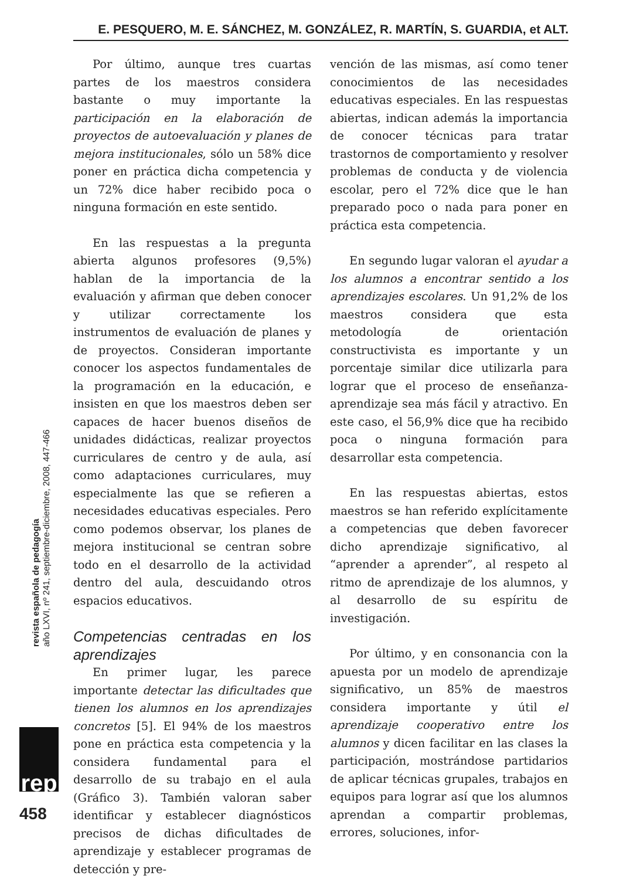E. PESQUERO, M. E. SÁNCHEZ, M. GONZÁLEZ, R. MARTÍN, S. GUARDIA, et ALT.
Por último, aunque tres cuartas partes de los maestros considera bastante o muy importante la participación en la elaboración de proyectos de autoevaluación y planes de mejora institucionales, sólo un 58% dice poner en práctica dicha competencia y un 72% dice haber recibido poca o ninguna formación en este sentido.
En las respuestas a la pregunta abierta algunos profesores (9,5%) hablan de la importancia de la evaluación y afirman que deben conocer y utilizar correctamente los instrumentos de evaluación de planes y de proyectos. Consideran importante conocer los aspectos fundamentales de la programación en la educación, e insisten en que los maestros deben ser capaces de hacer buenos diseños de unidades didácticas, realizar proyectos curriculares de centro y de aula, así como adaptaciones curriculares, muy especialmente las que se refieren a necesidades educativas especiales. Pero como podemos observar, los planes de mejora institucional se centran sobre todo en el desarrollo de la actividad dentro del aula, descuidando otros espacios educativos.
Competencias centradas en los aprendizajes
En primer lugar, les parece importante detectar las dificultades que tienen los alumnos en los aprendizajes concretos [5]. El 94% de los maestros pone en práctica esta competencia y la considera fundamental para el desarrollo de su trabajo en el aula (Gráfico 3). También valoran saber identificar y establecer diagnósticos precisos de dichas dificultades de aprendizaje y establecer programas de detección y pre-
vención de las mismas, así como tener conocimientos de las necesidades educativas especiales. En las respuestas abiertas, indican además la importancia de conocer técnicas para tratar trastornos de comportamiento y resolver problemas de conducta y de violencia escolar, pero el 72% dice que le han preparado poco o nada para poner en práctica esta competencia.
En segundo lugar valoran el ayudar a los alumnos a encontrar sentido a los aprendizajes escolares. Un 91,2% de los maestros considera que esta metodología de orientación constructivista es importante y un porcentaje similar dice utilizarla para lograr que el proceso de enseñanza-aprendizaje sea más fácil y atractivo. En este caso, el 56,9% dice que ha recibido poca o ninguna formación para desarrollar esta competencia.
En las respuestas abiertas, estos maestros se han referido explícitamente a competencias que deben favorecer dicho aprendizaje significativo, al “aprender a aprender”, al respeto al ritmo de aprendizaje de los alumnos, y al desarrollo de su espíritu de investigación.
Por último, y en consonancia con la apuesta por un modelo de aprendizaje significativo, un 85% de maestros considera importante y útil el aprendizaje cooperativo entre los alumnos y dicen facilitar en las clases la participación, mostrándose partidarios de aplicar técnicas grupales, trabajos en equipos para lograr así que los alumnos aprendan a compartir problemas, errores, soluciones, infor-
revista española de pedagogía
año LXVI, nº 241, septiembre-diciembre, 2008, 447-466
rep
458